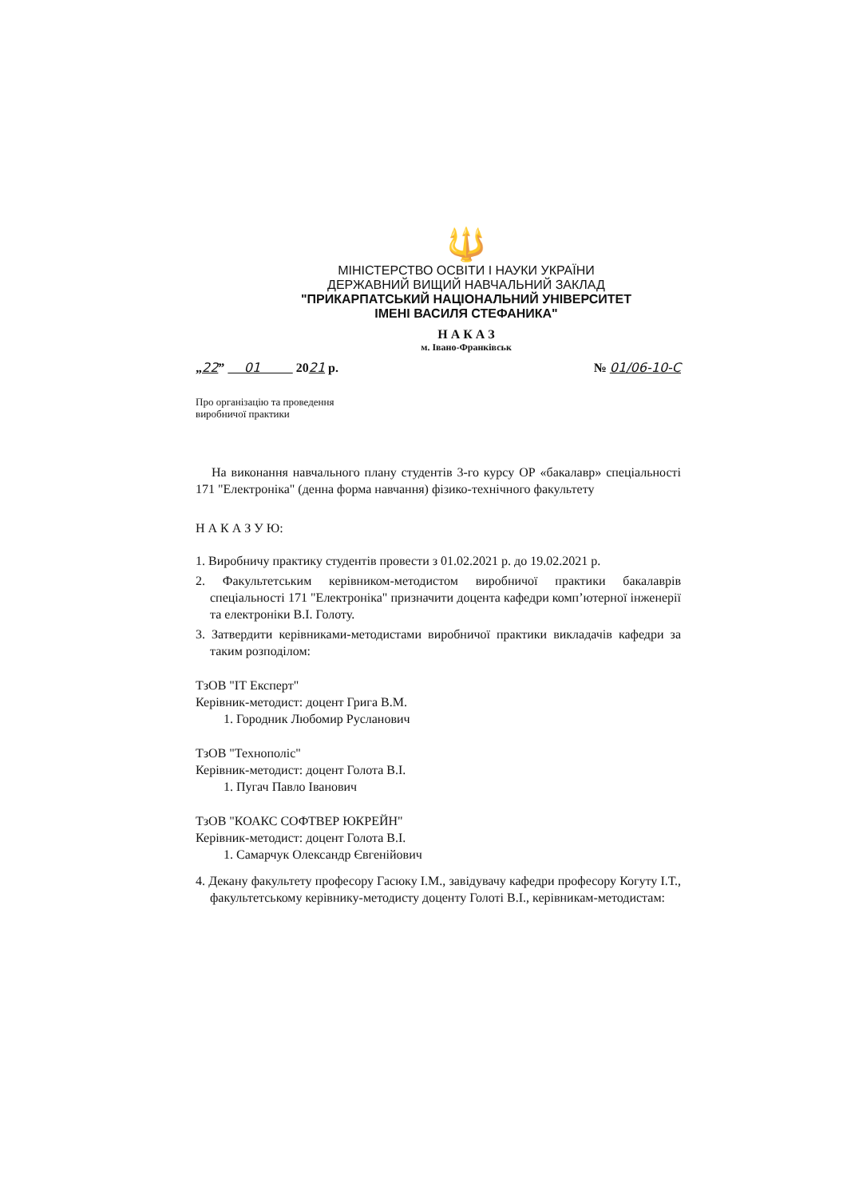🔱
МІНІСТЕРСТВО ОСВІТИ І НАУКИ УКРАЇНИ
ДЕРЖАВНИЙ ВИЩИЙ НАВЧАЛЬНИЙ ЗАКЛАД
"ПРИКАРПАТСЬКИЙ НАЦІОНАЛЬНИЙ УНІВЕРСИТЕТ
ІМЕНІ ВАСИЛЯ СТЕФАНИКА"
Н А К А З
м. Івано-Франківськ
„22” 01 2021 р. № 01/06-10-С
Про організацію та проведення
виробничої практики
На виконання навчального плану студентів 3-го курсу ОР «бакалавр» спеціальності 171 "Електроніка" (денна форма навчання) фізико-технічного факультету
Н А К А З У Ю:
1. Виробничу практику студентів провести з 01.02.2021 р. до 19.02.2021 р.
2. Факультетським керівником-методистом виробничої практики бакалаврів спеціальності 171 "Електроніка" призначити доцента кафедри комп’ютерної інженерії та електроніки В.І. Голоту.
3. Затвердити керівниками-методистами виробничої практики викладачів кафедри за таким розподілом:
ТзОВ "ІТ Експерт"
Керівник-методист: доцент Грига В.М.
1. Городник Любомир Русланович
ТзОВ "Технополіс"
Керівник-методист: доцент Голота В.І.
1. Пугач Павло Іванович
ТзОВ "КОАКС СОФТВЕР ЮКРЕЙН"
Керівник-методист: доцент Голота В.І.
1. Самарчук Олександр Євгенійович
4. Декану факультету професору Гасюку І.М., завідувачу кафедри професору Когуту І.Т., факультетському керівнику-методисту доценту Голоті В.І., керівникам-методистам: